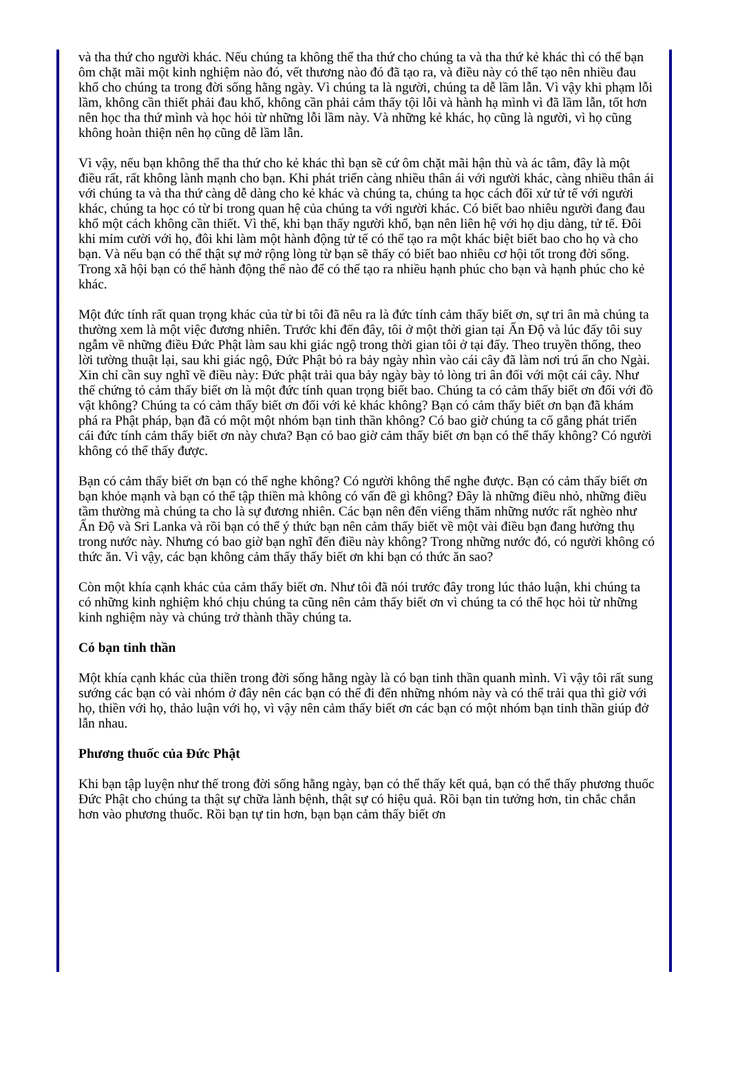và tha thứ cho người khác. Nếu chúng ta không thể tha thứ cho chúng ta và tha thứ kẻ khác thì có thể bạn ôm chặt mãi một kinh nghiệm nào đó, vết thương nào đó đã tạo ra, và điều này có thể tạo nên nhiều đau khổ cho chúng ta trong đời sống hằng ngày. Vì chúng ta là người, chúng ta dễ lầm lẫn. Vì vậy khi phạm lỗi lầm, không cần thiết phải đau khổ, không cần phải cảm thấy tội lỗi và hành hạ mình vì đã lầm lẫn, tốt hơn nên học tha thứ mình và học hỏi từ những lỗi lầm này. Và những kẻ khác, họ cũng là người, vì họ cũng không hoàn thiện nên họ cũng dễ lầm lẫn.
Vì vậy, nếu bạn không thể tha thứ cho kẻ khác thì bạn sẽ cứ ôm chặt mãi hận thù và ác tâm, đây là một điều rất, rất không lành mạnh cho bạn. Khi phát triển càng nhiều thân ái với người khác, càng nhiều thân ái với chúng ta và tha thứ càng dễ dàng cho kẻ khác và chúng ta, chúng ta học cách đối xử tử tế với người khác, chúng ta học có từ bi trong quan hệ của chúng ta với người khác. Có biết bao nhiêu người đang đau khổ một cách không cần thiết. Vì thế, khi bạn thấy người khổ, bạn nên liên hệ với họ dịu dàng, tử tế. Đôi khi mỉm cười với họ, đôi khi làm một hành động tử tế có thể tạo ra một khác biệt biết bao cho họ và cho bạn. Và nếu bạn có thể thật sự mở rộng lòng từ bạn sẽ thấy có biết bao nhiêu cơ hội tốt trong đời sống. Trong xã hội bạn có thể hành động thế nào để có thể tạo ra nhiều hạnh phúc cho bạn và hạnh phúc cho kẻ khác.
Một đức tính rất quan trọng khác của từ bi tôi đã nêu ra là đức tính cảm thấy biết ơn, sự tri ân mà chúng ta thường xem là một việc đương nhiên. Trước khi đến đây, tôi ở một thời gian tại Ấn Độ và lúc đấy tôi suy ngẫm về những điều Đức Phật làm sau khi giác ngộ trong thời gian tôi ở tại đấy. Theo truyền thống, theo lời tường thuật lại, sau khi giác ngộ, Đức Phật bỏ ra bảy ngày nhìn vào cái cây đã làm nơi trú ẩn cho Ngài. Xin chỉ cần suy nghĩ về điều này: Đức phật trải qua bảy ngày bày tỏ lòng tri ân đối với một cái cây. Như thế chứng tỏ cảm thấy biết ơn là một đức tính quan trọng biết bao. Chúng ta có cảm thấy biết ơn đối với đồ vật không? Chúng ta có cảm thấy biết ơn đối với kẻ khác không? Bạn có cảm thấy biết ơn bạn đã khám phá ra Phật pháp, bạn đã có một một nhóm bạn tinh thần không? Có bao giờ chúng ta cố gắng phát triển cái đức tính cảm thấy biết ơn này chưa? Bạn có bao giờ cảm thấy biết ơn bạn có thể thấy không? Có người không có thể thấy được.
Bạn có cảm thấy biết ơn bạn có thể nghe không? Có người không thể nghe được. Bạn có cảm thấy biết ơn bạn khỏe mạnh và bạn có thể tập thiền mà không có vấn đề gì không? Đây là những điều nhỏ, những điều tầm thường mà chúng ta cho là sự đương nhiên. Các bạn nên đến viếng thăm những nước rất nghèo như Ấn Độ và Sri Lanka và rồi bạn có thể ý thức bạn nên cảm thấy biết về một vài điều bạn đang hưởng thụ trong nước này. Nhưng có bao giờ bạn nghĩ đến điều này không? Trong những nước đó, có người không có thức ăn. Vì vậy, các bạn không cảm thấy thấy biết ơn khi bạn có thức ăn sao?
Còn một khía cạnh khác của cảm thấy biết ơn. Như tôi đã nói trước đây trong lúc thảo luận, khi chúng ta có những kinh nghiệm khó chịu chúng ta cũng nên cảm thấy biết ơn vì chúng ta có thể học hỏi từ những kinh nghiệm này và chúng trở thành thầy chúng ta.
Có bạn tinh thần
Một khía cạnh khác của thiền trong đời sống hằng ngày là có bạn tinh thần quanh mình. Vì vậy tôi rất sung sướng các bạn có vài nhóm ở đây nên các bạn có thể đi đến những nhóm này và có thể trải qua thì giờ với họ, thiền với họ, thảo luận với họ, vì vậy nên cảm thấy biết ơn các bạn có một nhóm bạn tinh thần giúp đở lẫn nhau.
Phương thuốc của Đức Phật
Khi bạn tập luyện như thế trong đời sống hằng ngày, bạn có thể thấy kết quả, bạn có thể thấy phương thuốc Đức Phật cho chúng ta thật sự chữa lành bệnh, thật sự có hiệu quả. Rồi bạn tin tưởng hơn, tin chắc chắn hơn vào phương thuốc. Rồi bạn tự tin hơn, bạn bạn cảm thấy biết ơn